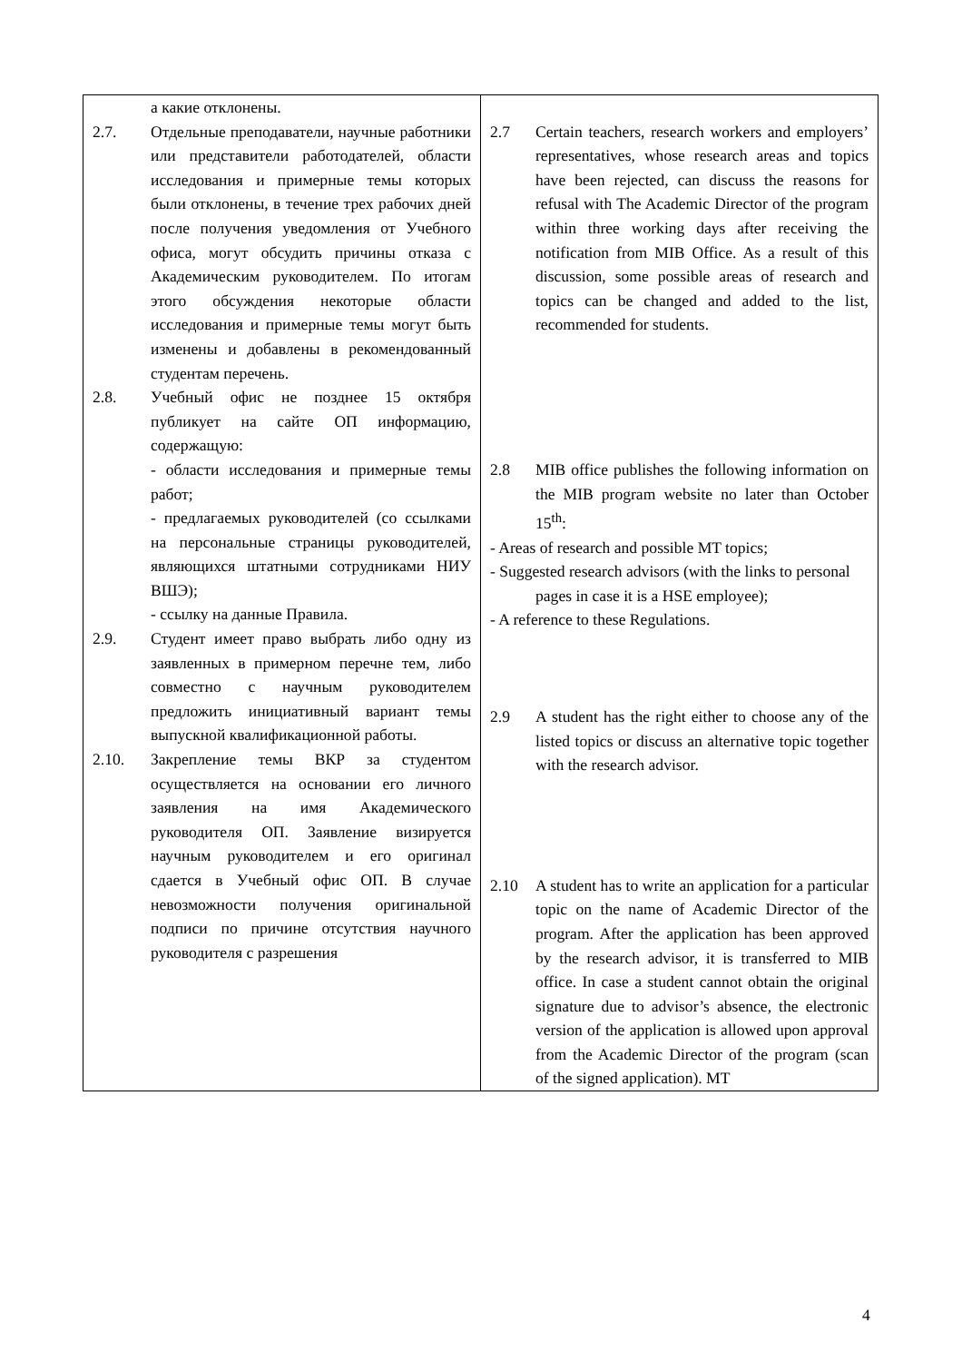| а какие отклонены. 2.7. Отдельные преподаватели, научные работники или представители работодателей, области исследования и примерные темы которых были отклонены, в течение трех рабочих дней после получения уведомления от Учебного офиса, могут обсудить причины отказа с Академическим руководителем. По итогам этого обсуждения некоторые области исследования и примерные темы могут быть изменены и добавлены в рекомендованный студентам перечень. 2.8. Учебный офис не позднее 15 октября публикует на сайте ОП информацию, содержащую: - области исследования и примерные темы работ; - предлагаемых руководителей (со ссылками на персональные страницы руководителей, являющихся штатными сотрудниками НИУ ВШЭ); - ссылку на данные Правила. 2.9. Студент имеет право выбрать либо одну из заявленных в примерном перечне тем, либо совместно с научным руководителем предложить инициативный вариант темы выпускной квалификационной работы. 2.10. Закрепление темы ВКР за студентом осуществляется на основании его личного заявления на имя Академического руководителя ОП. Заявление визируется научным руководителем и его оригинал сдается в Учебный офис ОП. В случае невозможности получения оригинальной подписи по причине отсутствия научного руководителя с разрешения | 2.7 Certain teachers, research workers and employers’ representatives, whose research areas and topics have been rejected, can discuss the reasons for refusal with The Academic Director of the program within three working days after receiving the notification from MIB Office. As a result of this discussion, some possible areas of research and topics can be changed and added to the list, recommended for students. 2.8 MIB office publishes the following information on the MIB program website no later than October 15<sup>th</sup>: - Areas of research and possible MT topics; - Suggested research advisors (with the links to personal pages in case it is a HSE employee); - A reference to these Regulations. 2.9 A student has the right either to choose any of the listed topics or discuss an alternative topic together with the research advisor. 2.10 A student has to write an application for a particular topic on the name of Academic Director of the program. After the application has been approved by the research advisor, it is transferred to MIB office. In case a student cannot obtain the original signature due to advisor’s absence, the electronic version of the application is allowed upon approval from the Academic Director of the program (scan of the signed application). MT |
4